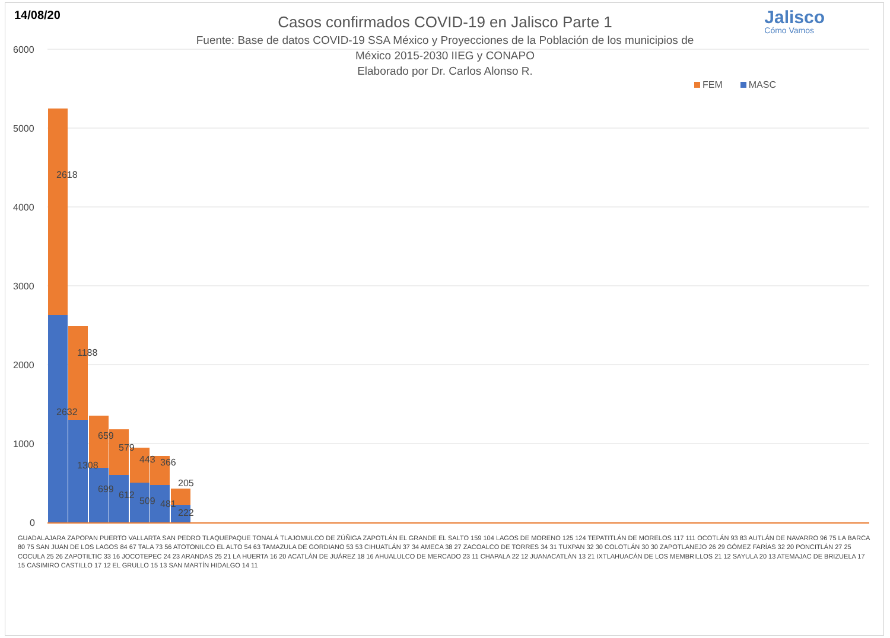14/08/20
Casos confirmados COVID-19 en Jalisco Parte 1
Fuente: Base de datos COVID-19 SSA México y Proyecciones de la Población de los municipios de
México 2015-2030 IIEG y CONAPO
Elaborado por Dr. Carlos Alonso R.
Jalisco
Cómo Vamos
FEM MASC
6000
5000
4000
3000
2000
1000
0
2618
2632
1188
1308
659
699
579
612
443
509
366
481
205
222
GUADALAJARA ZAPOPAN PUERTO VALLARTA SAN PEDRO TLAQUEPAQUE TONALÁ TLAJOMULCO DE ZÚÑIGA ZAPOTLÁN EL GRANDE EL SALTO 159 104 LAGOS DE MORENO 125 124 TEPATITLÁN DE MORELOS 117 111 OCOTLÁN 93 83 AUTLÁN DE NAVARRO 96 75 LA BARCA 80 75 SAN JUAN DE LOS LAGOS 84 67 TALA 73 56 ATOTONILCO EL ALTO 54 63 TAMAZULA DE GORDIANO 53 53 CIHUATLÁN 37 34 AMECA 38 27 ZACOALCO DE TORRES 34 31 TUXPAN 32 30 COLOTLÁN 30 30 ZAPOTLANEJO 26 29 GÓMEZ FARÍAS 32 20 PONCITLÁN 27 25 COCULA 25 26 ZAPOTILTIC 33 16 JOCOTEPEC 24 23 ARANDAS 25 21 LA HUERTA 16 20 ACATLÁN DE JUÁREZ 18 16 AHUALULCO DE MERCADO 23 11 CHAPALA 22 12 JUANACATLÁN 13 21 IXTLAHUACÁN DE LOS MEMBRILLOS 21 12 SAYULA 20 13 ATEMAJAC DE BRIZUELA 17 15 CASIMIRO CASTILLO 17 12 EL GRULLO 15 13 SAN MARTÍN HIDALGO 14 11